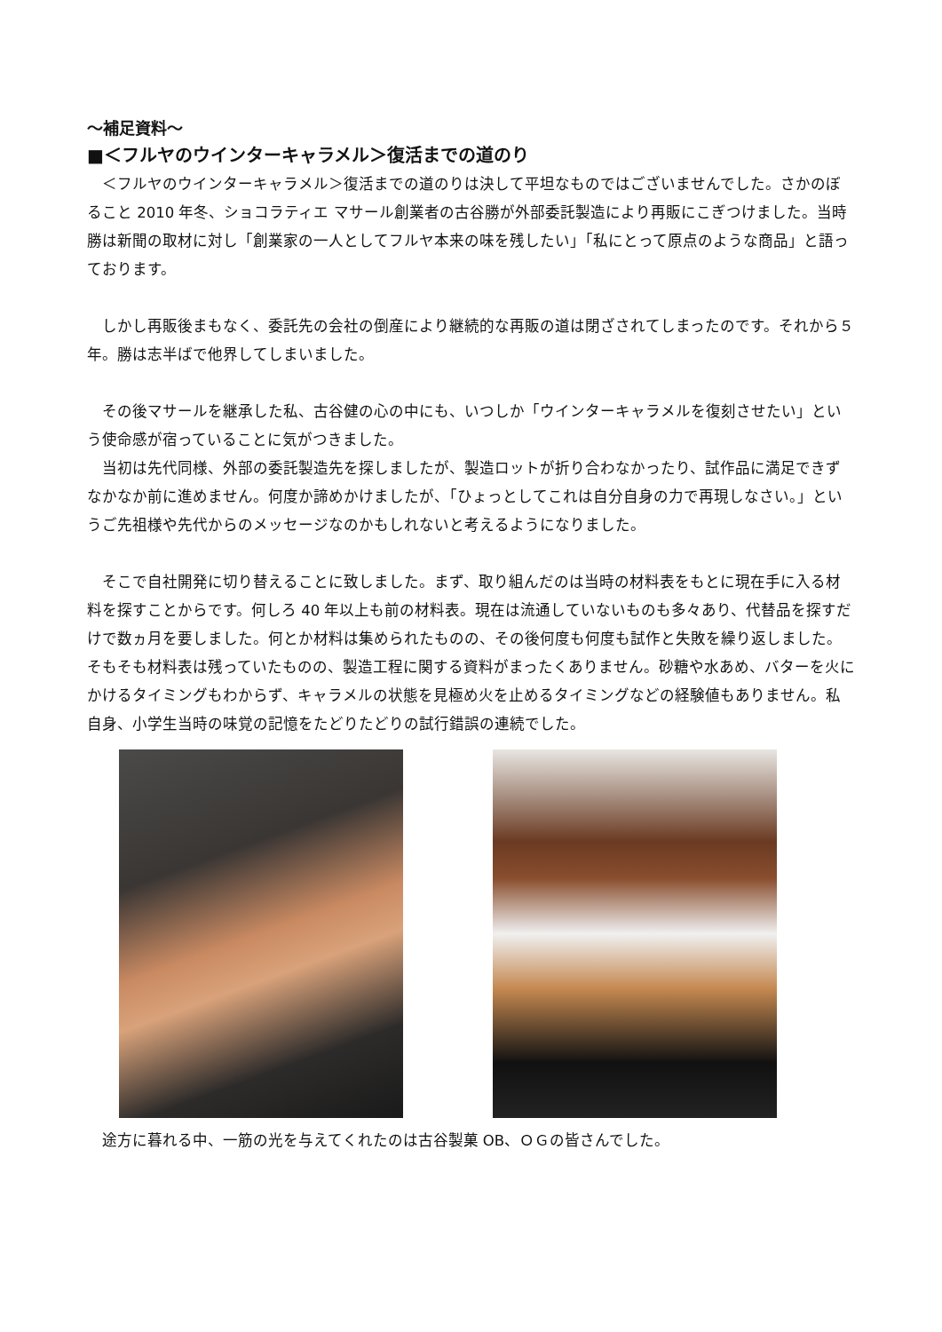〜補足資料〜
■＜フルヤのウインターキャラメル＞復活までの道のり
＜フルヤのウインターキャラメル＞復活までの道のりは決して平坦なものではございませんでした。さかのぼること 2010 年冬、ショコラティエ マサール創業者の古谷勝が外部委託製造により再販にこぎつけました。当時勝は新聞の取材に対し「創業家の一人としてフルヤ本来の味を残したい」「私にとって原点のような商品」と語っております。
しかし再販後まもなく、委託先の会社の倒産により継続的な再販の道は閉ざされてしまったのです。それから５年。勝は志半ばで他界してしまいました。
その後マサールを継承した私、古谷健の心の中にも、いつしか「ウインターキャラメルを復刻させたい」という使命感が宿っていることに気がつきました。
当初は先代同様、外部の委託製造先を探しましたが、製造ロットが折り合わなかったり、試作品に満足できずなかなか前に進めません。何度か諦めかけましたが、「ひょっとしてこれは自分自身の力で再現しなさい。」というご先祖様や先代からのメッセージなのかもしれないと考えるようになりました。
そこで自社開発に切り替えることに致しました。まず、取り組んだのは当時の材料表をもとに現在手に入る材料を探すことからです。何しろ 40 年以上も前の材料表。現在は流通していないものも多々あり、代替品を探すだけで数ヵ月を要しました。何とか材料は集められたものの、その後何度も何度も試作と失敗を繰り返しました。そもそも材料表は残っていたものの、製造工程に関する資料がまったくありません。砂糖や水あめ、バターを火にかけるタイミングもわからず、キャラメルの状態を見極め火を止めるタイミングなどの経験値もありません。私自身、小学生当時の味覚の記憶をたどりたどりの試行錯誤の連続でした。
途方に暮れる中、一筋の光を与えてくれたのは古谷製菓 OB、ＯＧの皆さんでした。